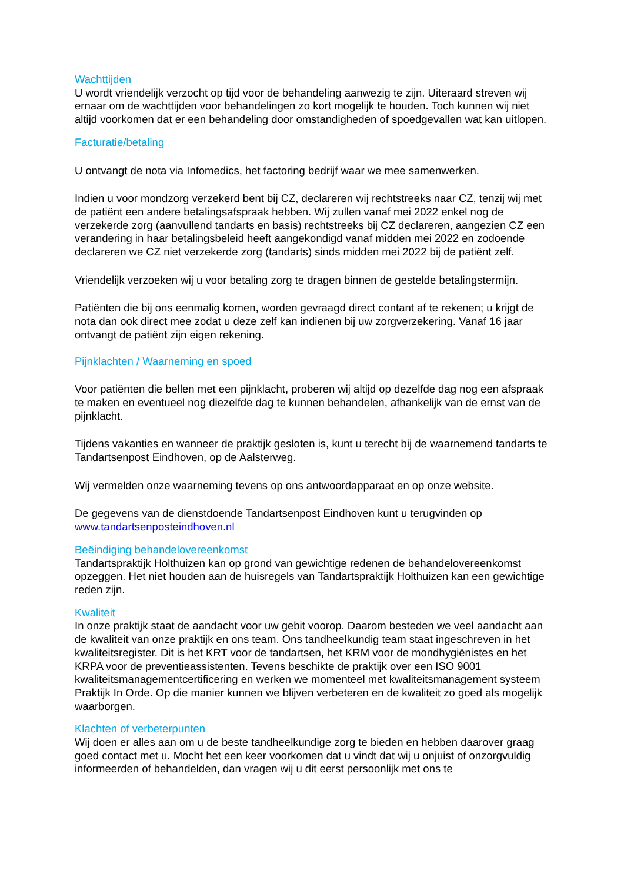Wachttijden
U wordt vriendelijk verzocht op tijd voor de behandeling aanwezig te zijn. Uiteraard streven wij ernaar om de wachttijden voor behandelingen zo kort mogelijk te houden. Toch kunnen wij niet altijd voorkomen dat er een behandeling door omstandigheden of spoedgevallen wat kan uitlopen.
Facturatie/betaling
U ontvangt de nota via Infomedics, het factoring bedrijf waar we mee samenwerken.
Indien u voor mondzorg verzekerd bent bij CZ, declareren wij rechtstreeks naar CZ, tenzij wij met de patiënt een andere betalingsafspraak hebben. Wij zullen vanaf mei 2022 enkel nog de verzekerde zorg (aanvullend tandarts en basis) rechtstreeks bij CZ declareren, aangezien CZ een verandering in haar betalingsbeleid heeft aangekondigd vanaf midden mei 2022 en zodoende declareren we CZ niet verzekerde zorg (tandarts) sinds midden mei 2022 bij de patiënt zelf.
Vriendelijk verzoeken wij u voor betaling zorg te dragen binnen de gestelde betalingstermijn.
Patiënten die bij ons eenmalig komen, worden gevraagd direct contant af te rekenen; u krijgt de nota dan ook direct mee zodat u deze zelf kan indienen bij uw zorgverzekering. Vanaf 16 jaar ontvangt de patiënt zijn eigen rekening.
Pijnklachten / Waarneming en spoed
Voor patiënten die bellen met een pijnklacht, proberen wij altijd op dezelfde dag nog een afspraak te maken en eventueel nog diezelfde dag te kunnen behandelen, afhankelijk van de ernst van de pijnklacht.
Tijdens vakanties en wanneer de praktijk gesloten is, kunt u terecht bij de waarnemend tandarts te Tandartsenpost Eindhoven, op de Aalsterweg.
Wij vermelden onze waarneming tevens op ons antwoordapparaat en op onze website.
De gegevens van de dienstdoende Tandartsenpost Eindhoven kunt u terugvinden op www.tandartsenposteindhoven.nl
Beëindiging behandelovereenkomst
Tandartspraktijk Holthuizen kan op grond van gewichtige redenen de behandelovereenkomst opzeggen. Het niet houden aan de huisregels van Tandartspraktijk Holthuizen kan een gewichtige reden zijn.
Kwaliteit
In onze praktijk staat de aandacht voor uw gebit voorop. Daarom besteden we veel aandacht aan de kwaliteit van onze praktijk en ons team. Ons tandheelkundig team staat ingeschreven in het kwaliteitsregister. Dit is het KRT voor de tandartsen, het KRM voor de mondhygiënistes en het KRPA voor de preventieassistenten. Tevens beschikte de praktijk over een ISO 9001 kwaliteitsmanagementcertificering en werken we momenteel met kwaliteitsmanagement systeem Praktijk In Orde. Op die manier kunnen we blijven verbeteren en de kwaliteit zo goed als mogelijk waarborgen.
Klachten of verbeterpunten
Wij doen er alles aan om u de beste tandheelkundige zorg te bieden en hebben daarover graag goed contact met u. Mocht het een keer voorkomen dat u vindt dat wij u onjuist of onzorgvuldig informeerden of behandelden, dan vragen wij u dit eerst persoonlijk met ons te